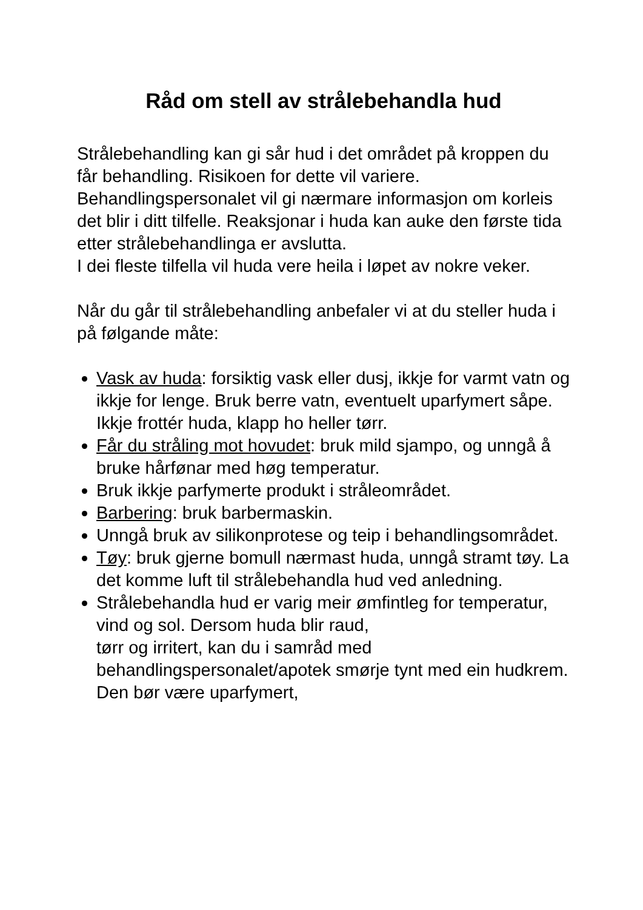Råd om stell av strålebehandla hud
Strålebehandling kan gi sår hud i det området på kroppen du får behandling. Risikoen for dette vil variere. Behandlingspersonalet vil gi nærmare informasjon om korleis det blir i ditt tilfelle. Reaksjonar i huda kan auke den første tida etter strålebehandlinga er avslutta.
I dei fleste tilfella vil huda vere heila i løpet av nokre veker.
Når du går til strålebehandling anbefaler vi at du steller huda i på følgande måte:
Vask av huda: forsiktig vask eller dusj, ikkje for varmt vatn og ikkje for lenge. Bruk berre vatn, eventuelt uparfymert såpe. Ikkje frottér huda, klapp ho heller tørr.
Får du stråling mot hovudet: bruk mild sjampo, og unngå å bruke hårfønar med høg temperatur.
Bruk ikkje parfymerte produkt i stråleområdet.
Barbering: bruk barbermaskin.
Unngå bruk av silikonprotese og teip i behandlingsområdet.
Tøy: bruk gjerne bomull nærmast huda, unngå stramt tøy. La det komme luft til strålebehandla hud ved anledning.
Strålebehandla hud er varig meir ømfintleg for temperatur, vind og sol. Dersom huda blir raud,
tørr og irritert, kan du i samråd med behandlingspersonalet/apotek smørje tynt med ein hudkrem. Den bør være uparfymert,